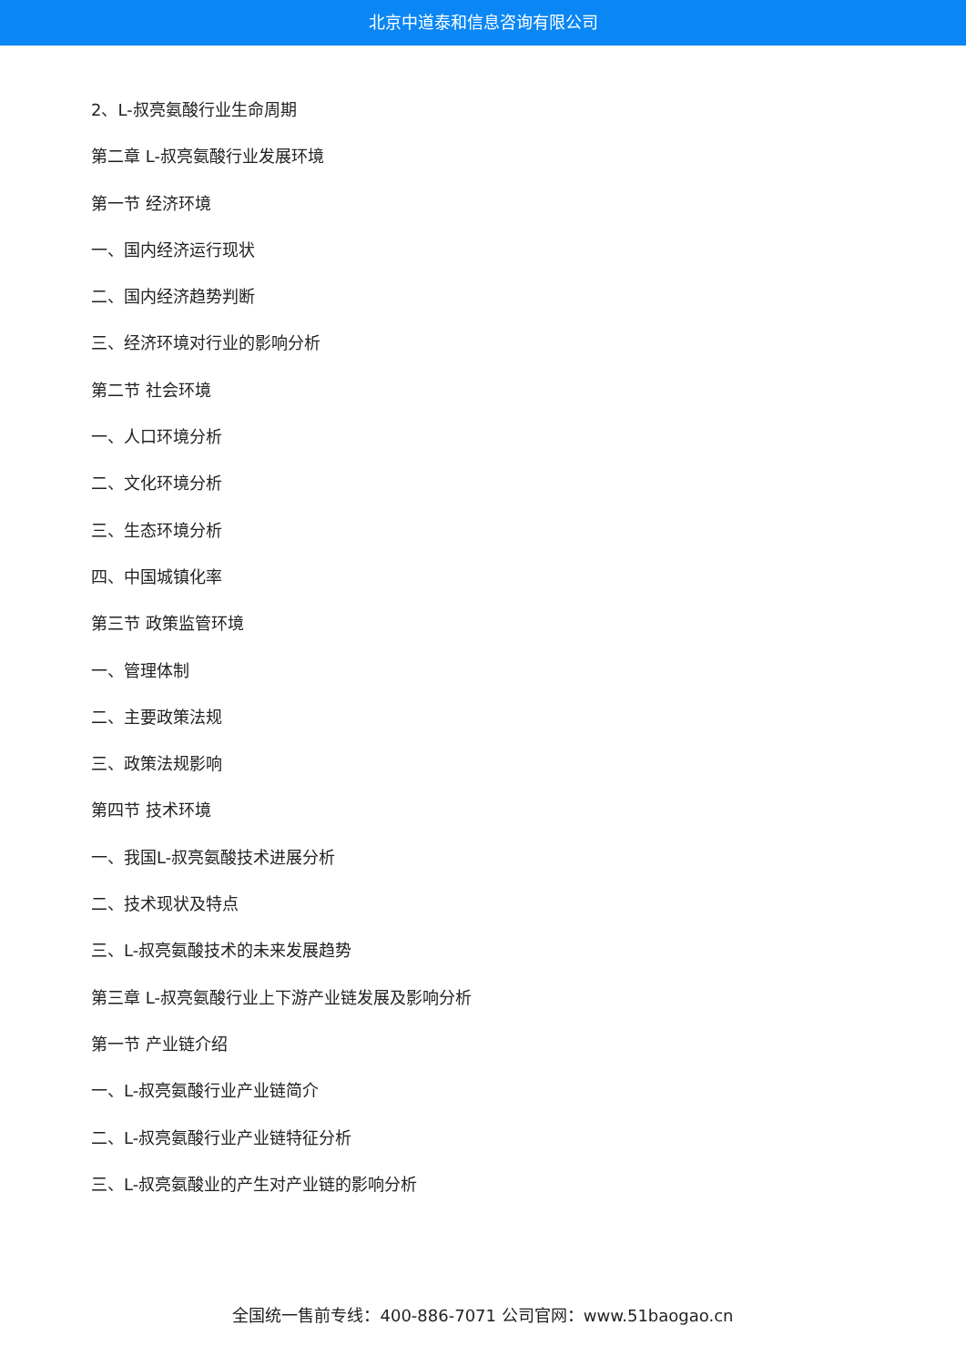北京中道泰和信息咨询有限公司
2、L-叔亮氨酸行业生命周期
第二章 L-叔亮氨酸行业发展环境
第一节 经济环境
一、国内经济运行现状
二、国内经济趋势判断
三、经济环境对行业的影响分析
第二节 社会环境
一、人口环境分析
二、文化环境分析
三、生态环境分析
四、中国城镇化率
第三节 政策监管环境
一、管理体制
二、主要政策法规
三、政策法规影响
第四节 技术环境
一、我国L-叔亮氨酸技术进展分析
二、技术现状及特点
三、L-叔亮氨酸技术的未来发展趋势
第三章 L-叔亮氨酸行业上下游产业链发展及影响分析
第一节 产业链介绍
一、L-叔亮氨酸行业产业链简介
二、L-叔亮氨酸行业产业链特征分析
三、L-叔亮氨酸业的产生对产业链的影响分析
全国统一售前专线：400-886-7071 公司官网：www.51baogao.cn